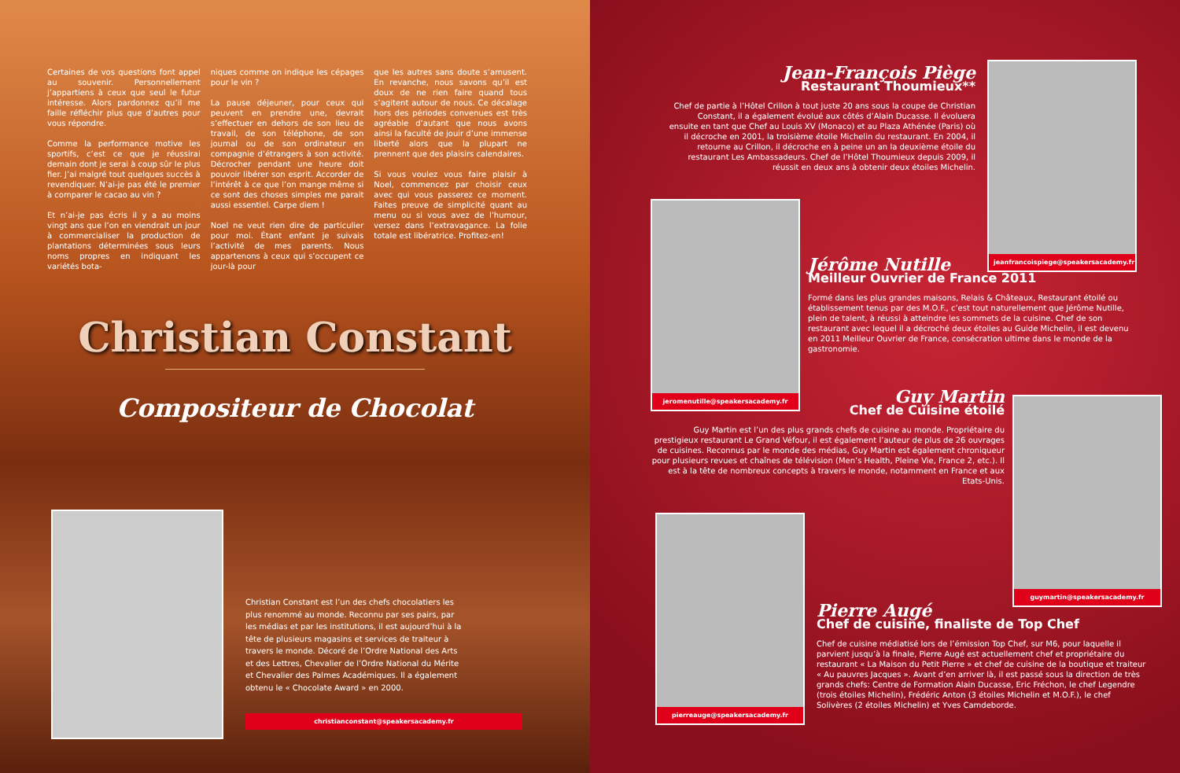Certaines de vos questions font appel au souvenir. Personnellement j’appartiens à ceux que seul le futur intéresse. Alors pardonnez qu’il me faille réfléchir plus que d’autres pour vous répondre.
Comme la performance motive les sportifs, c’est ce que je réussirai demain dont je serai à coup sûr le plus fier. J’ai malgré tout quelques succès à revendiquer. N’ai-je pas été le premier à comparer le cacao au vin ?
Et n’ai-je pas écris il y a au moins vingt ans que l’on en viendrait un jour à commercialiser la production de plantations déterminées sous leurs noms propres en indiquant les variétés bota-
niques comme on indique les cépages pour le vin ?
La pause déjeuner, pour ceux qui peuvent en prendre une, devrait s’effectuer en dehors de son lieu de travail, de son téléphone, de son journal ou de son ordinateur en compagnie d’étrangers à son activité. Décrocher pendant une heure doit pouvoir libérer son esprit. Accorder de l’intérêt à ce que l’on mange même si ce sont des choses simples me parait aussi essentiel. Carpe diem !
Noel ne veut rien dire de particulier pour moi. Étant enfant je suivais l’activité de mes parents. Nous appartenons à ceux qui s’occupent ce jour-là pour
que les autres sans doute s’amusent. En revanche, nous savons qu’il est doux de ne rien faire quand tous s’agitent autour de nous. Ce décalage hors des périodes convenues est très agréable d’autant que nous avons ainsi la faculté de jouir d’une immense liberté alors que la plupart ne prennent que des plaisirs calendaires.
Si vous voulez vous faire plaisir à Noel, commencez par choisir ceux avec qui vous passerez ce moment. Faites preuve de simplicité quant au menu ou si vous avez de l’humour, versez dans l’extravagance. La folie totale est libératrice. Profitez-en!
Christian Constant
Compositeur de Chocolat
Christian Constant est l’un des chefs chocolatiers les plus renommé au monde. Reconnu par ses pairs, par les médias et par les institutions, il est aujourd’hui à la tête de plusieurs magasins et services de traiteur à travers le monde. Décoré de l’Ordre National des Arts et des Lettres, Chevalier de l’Ordre National du Mérite et Chevalier des Palmes Académiques. Il a également obtenu le « Chocolate Award » en 2000.
christianconstant@speakersacademy.fr
jeanfrancoispiege@speakersacademy.fr
Jean-François Piège
Restaurant Thoumieux**
Chef de partie à l’Hôtel Crillon à tout juste 20 ans sous la coupe de Christian Constant, il a également évolué aux côtés d’Alain Ducasse. Il évoluera ensuite en tant que Chef au Louis XV (Monaco) et au Plaza Athénée (Paris) où il décroche en 2001, la troisième étoile Michelin du restaurant. En 2004, il retourne au Crillon, il décroche en à peine un an la deuxième étoile du restaurant Les Ambassadeurs. Chef de l’Hôtel Thoumieux depuis 2009, il réussit en deux ans à obtenir deux étoiles Michelin.
jeromenutille@speakersacademy.fr
Jérôme Nutille
Meilleur Ouvrier de France 2011
Formé dans les plus grandes maisons, Relais & Châteaux, Restaurant étoilé ou établissement tenus par des M.O.F., c’est tout naturellement que Jérôme Nutille, plein de talent, à réussi à atteindre les sommets de la cuisine. Chef de son restaurant avec lequel il a décroché deux étoiles au Guide Michelin, il est devenu en 2011 Meilleur Ouvrier de France, consécration ultime dans le monde de la gastronomie.
guymartin@speakersacademy.fr
Guy Martin
Chef de Cuisine étoilé
Guy Martin est l’un des plus grands chefs de cuisine au monde. Propriétaire du prestigieux restaurant Le Grand Véfour, il est également l’auteur de plus de 26 ouvrages de cuisines. Reconnus par le monde des médias, Guy Martin est également chroniqueur pour plusieurs revues et chaînes de télévision (Men’s Health, Pleine Vie, France 2, etc.). Il est à la tête de nombreux concepts à travers le monde, notamment en France et aux Etats-Unis.
pierreauge@speakersacademy.fr
Pierre Augé
Chef de cuisine, finaliste de Top Chef
Chef de cuisine médiatisé lors de l’émission Top Chef, sur M6, pour laquelle il parvient jusqu’à la finale, Pierre Augé est actuellement chef et propriétaire du restaurant « La Maison du Petit Pierre » et chef de cuisine de la boutique et traiteur « Au pauvres Jacques ». Avant d’en arriver là, il est passé sous la direction de très grands chefs: Centre de Formation Alain Ducasse, Eric Fréchon, le chef Legendre (trois étoiles Michelin), Frédéric Anton (3 étoiles Michelin et M.O.F.), le chef Solivères (2 étoiles Michelin) et Yves Camdeborde.